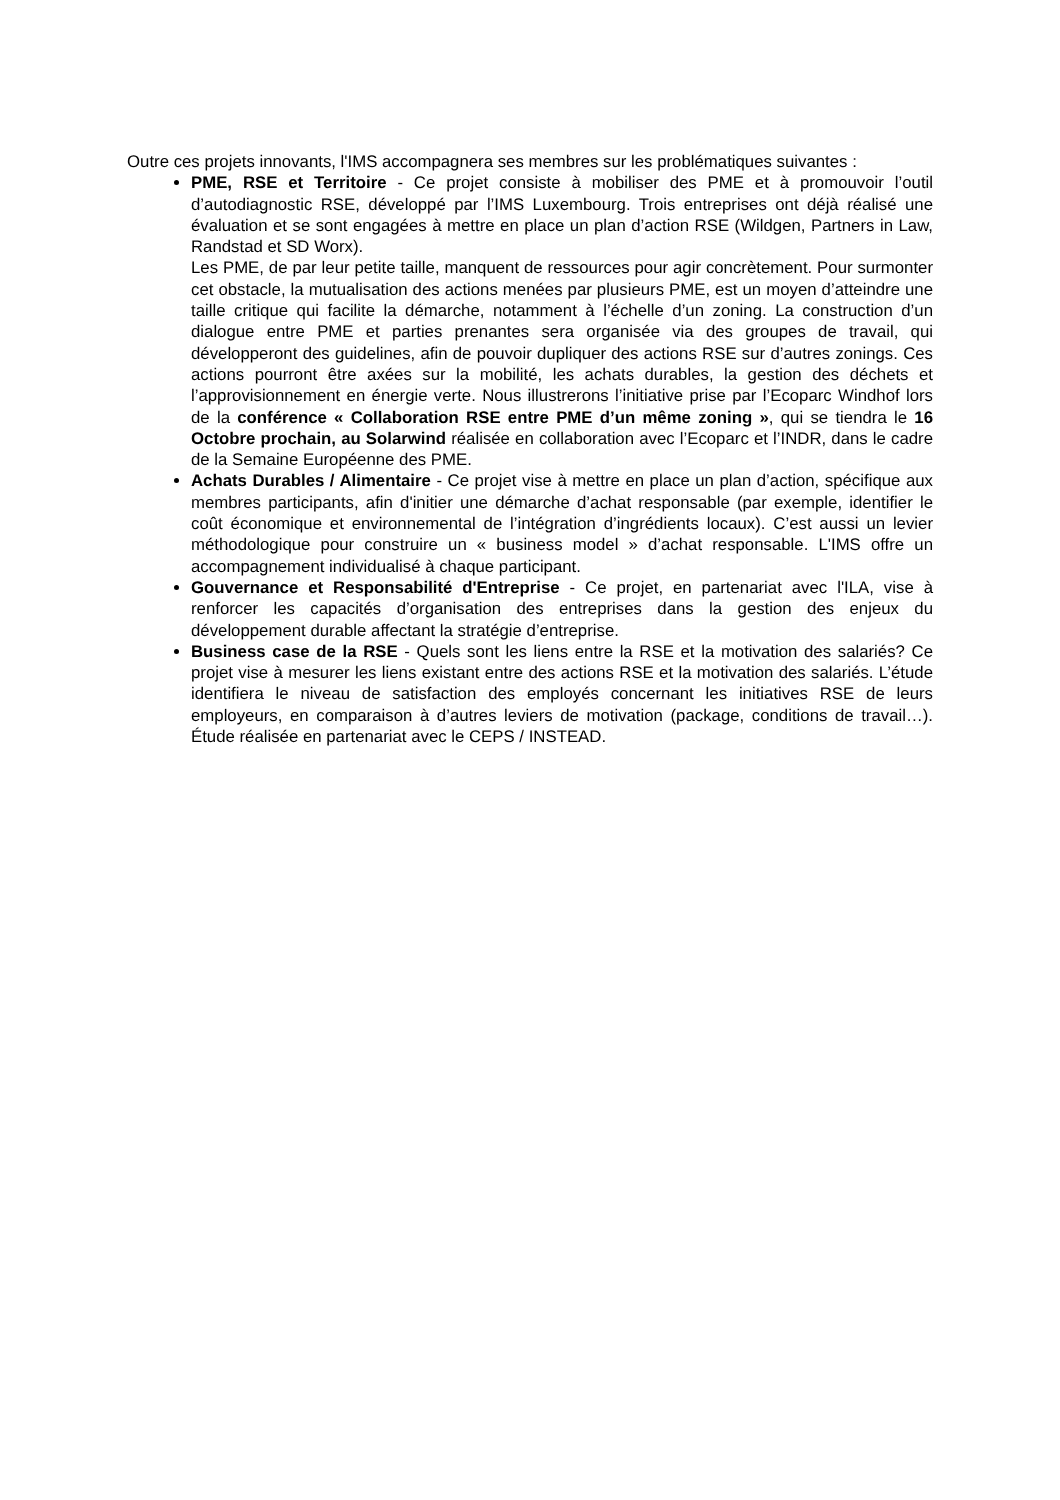Outre ces projets innovants, l'IMS accompagnera ses membres sur les problématiques suivantes :
PME, RSE et Territoire - Ce projet consiste à mobiliser des PME et à promouvoir l’outil d’autodiagnostic RSE, développé par l’IMS Luxembourg. Trois entreprises ont déjà réalisé une évaluation et se sont engagées à mettre en place un plan d’action RSE (Wildgen, Partners in Law, Randstad et SD Worx).
Les PME, de par leur petite taille, manquent de ressources pour agir concrètement. Pour surmonter cet obstacle, la mutualisation des actions menées par plusieurs PME, est un moyen d’atteindre une taille critique qui facilite la démarche, notamment à l’échelle d’un zoning. La construction d’un dialogue entre PME et parties prenantes sera organisée via des groupes de travail, qui développeront des guidelines, afin de pouvoir dupliquer des actions RSE sur d’autres zonings. Ces actions pourront être axées sur la mobilité, les achats durables, la gestion des déchets et l’approvisionnement en énergie verte. Nous illustrerons l’initiative prise par l’Ecoparc Windhof lors de la conférence « Collaboration RSE entre PME d’un même zoning », qui se tiendra le 16 Octobre prochain, au Solarwind réalisée en collaboration avec l’Ecoparc et l’INDR, dans le cadre de la Semaine Européenne des PME.
Achats Durables / Alimentaire - Ce projet vise à mettre en place un plan d’action, spécifique aux membres participants, afin d'initier une démarche d’achat responsable (par exemple, identifier le coût économique et environnemental de l’intégration d’ingrédients locaux). C’est aussi un levier méthodologique pour construire un « business model » d’achat responsable. L'IMS offre un accompagnement individualisé à chaque participant.
Gouvernance et Responsabilité d'Entreprise - Ce projet, en partenariat avec l'ILA, vise à renforcer les capacités d’organisation des entreprises dans la gestion des enjeux du développement durable affectant la stratégie d’entreprise.
Business case de la RSE - Quels sont les liens entre la RSE et la motivation des salariés? Ce projet vise à mesurer les liens existant entre des actions RSE et la motivation des salariés. L’étude identifiera le niveau de satisfaction des employés concernant les initiatives RSE de leurs employeurs, en comparaison à d’autres leviers de motivation (package, conditions de travail…). Étude réalisée en partenariat avec le CEPS / INSTEAD.